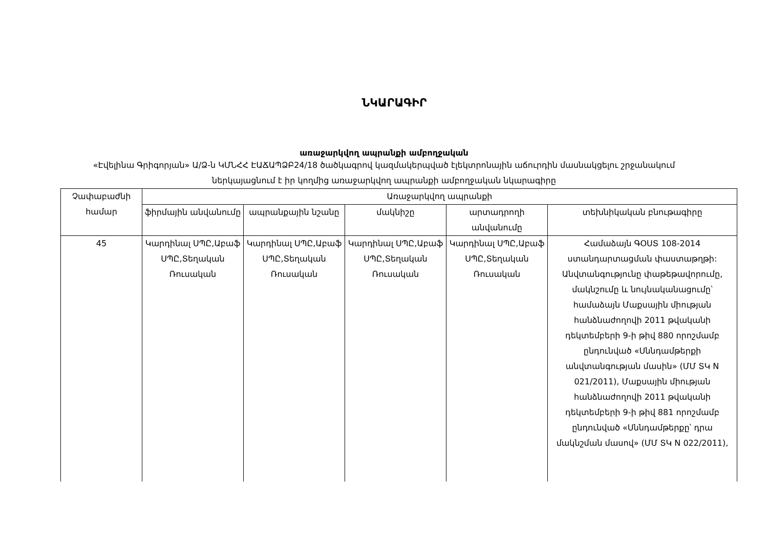ՆԿԱՐԱԳԻՐ
առաջարկվող ապրանքի ամբողջական
«Էվելինա Գրիգորյան» Ա/Ձ-ն ԿՄՆՀՀ ԷԱՃԱՊՁԲ24/18 ծածկագրով կազմակերպված էլեկտրոնային աճուրդին մասնակցելու շրջանակում ներկայացնում է իր կողմից առաջարկվող ապրանքի ամբողջական նկարագիրը
| Չափաբաժնի համար | Առաջարկվող ապրանքի | | | | |
| --- | --- | --- | --- | --- | --- |
| | ֆիրմային անվանումը | ապրանքային նշանը | մակնիշը | արտադրողի անվանումը | տեխնիկական բնութագիրը |
| 45 | Կարդինալ ՍՊԸ,Աբաֆ ՍՊԸ,Տեղական Ռուսական | Կարդինալ ՍՊԸ,Աբաֆ ՍՊԸ,Տեղական Ռուսական | Կարդինալ ՍՊԸ,Աբաֆ ՍՊԸ,Տեղական Ռուսական | Կարդինալ ՍՊԸ,Աբաֆ ՍՊԸ,Տեղական Ռուսական | Համաձայն ԳՕՍՏ 108-2014 ստանդարտացման փաստաթղթի: Անվտանգությունը փաթեթավորումը, մակնշումը և նույնականացումը՝ համաձայն Մաքսային միության հանձնաժողովի 2011 թվականի դեկտեմբերի 9-ի թիվ 880 որոշմամբ ընդունված «Սննդամթերքի անվտանգության մասին» (ՄՄ ՏԿ N 021/2011), Մաքսային միության հանձնաժողովի 2011 թվականի դեկտեմբերի 9-ի թիվ 881 որոշմամբ ընդունված «Սննդամթերքը՝ դրա մակնշման մասով» (ՄՄ ՏԿ N 022/2011), |